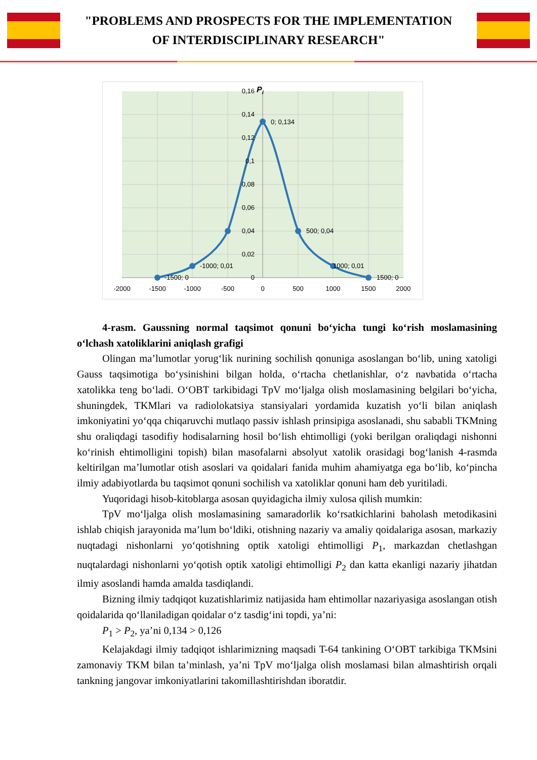"PROBLEMS AND PROSPECTS FOR THE IMPLEMENTATION
OF INTERDISCIPLINARY RESEARCH"
0,16
0,14
0,12
0,1
0,08
0,06
0,04
0,02
0
-2000
-1500
-1000
-500
0
500
1000
1500
2000
Pi
0; 0,134
500; 0,04
-1000; 0,01
1000; 0,01
-1500; 0
1500; 0
4-rasm. Gaussning normal taqsimot qonuni bo‘yicha tungi ko‘rish moslamasining o‘lchash xatoliklarini aniqlash grafigi
Olingan ma’lumotlar yorug‘lik nurining sochilish qonuniga asoslangan bo‘lib, uning xatoligi Gauss taqsimotiga bo‘ysinishini bilgan holda, o‘rtacha chetlanishlar, o‘z navbatida o‘rtacha xatolikka teng bo‘ladi. O‘OBT tarkibidagi TpV mo‘ljalga olish moslamasining belgilari bo‘yicha, shuningdek, TKMlari va radiolokatsiya stansiyalari yordamida kuzatish yo‘li bilan aniqlash imkoniyatini yo‘qqa chiqaruvchi mutlaqo passiv ishlash prinsipiga asoslanadi, shu sababli TKMning shu oraliqdagi tasodifiy hodisalarning hosil bo‘lish ehtimolligi (yoki berilgan oraliqdagi nishonni ko‘rinish ehtimolligini topish) bilan masofalarni absolyut xatolik orasidagi bog‘lanish 4-rasmda keltirilgan ma’lumotlar otish asoslari va qoidalari fanida muhim ahamiyatga ega bo‘lib, ko‘pincha ilmiy adabiyotlarda bu taqsimot qonuni sochilish va xatoliklar qonuni ham deb yuritiladi.
Yuqoridagi hisob-kitoblarga asosan quyidagicha ilmiy xulosa qilish mumkin:
TpV mo‘ljalga olish moslamasining samaradorlik ko‘rsatkichlarini baholash metodikasini ishlab chiqish jarayonida ma’lum bo‘ldiki, otishning nazariy va amaliy qoidalariga asosan, markaziy nuqtadagi nishonlarni yo‘qotishning optik xatoligi ehtimolligi P<sub>1</sub>, markazdan chetlashgan nuqtalardagi nishonlarni yo‘qotish optik xatoligi ehtimolligi P<sub>2</sub> dan katta ekanligi nazariy jihatdan ilmiy asoslandi hamda amalda tasdiqlandi.
Bizning ilmiy tadqiqot kuzatishlarimiz natijasida ham ehtimollar nazariyasiga asoslangan otish qoidalarida qo‘llaniladigan qoidalar o‘z tasdig‘ini topdi, ya’ni:
P<sub>1</sub> > P<sub>2</sub>, ya’ni 0,134 > 0,126
Kelajakdagi ilmiy tadqiqot ishlarimizning maqsadi T-64 tankining O‘OBT tarkibiga TKMsini zamonaviy TKM bilan ta’minlash, ya’ni TpV mo‘ljalga olish moslamasi bilan almashtirish orqali tankning jangovar imkoniyatlarini takomillashtirishdan iboratdir.